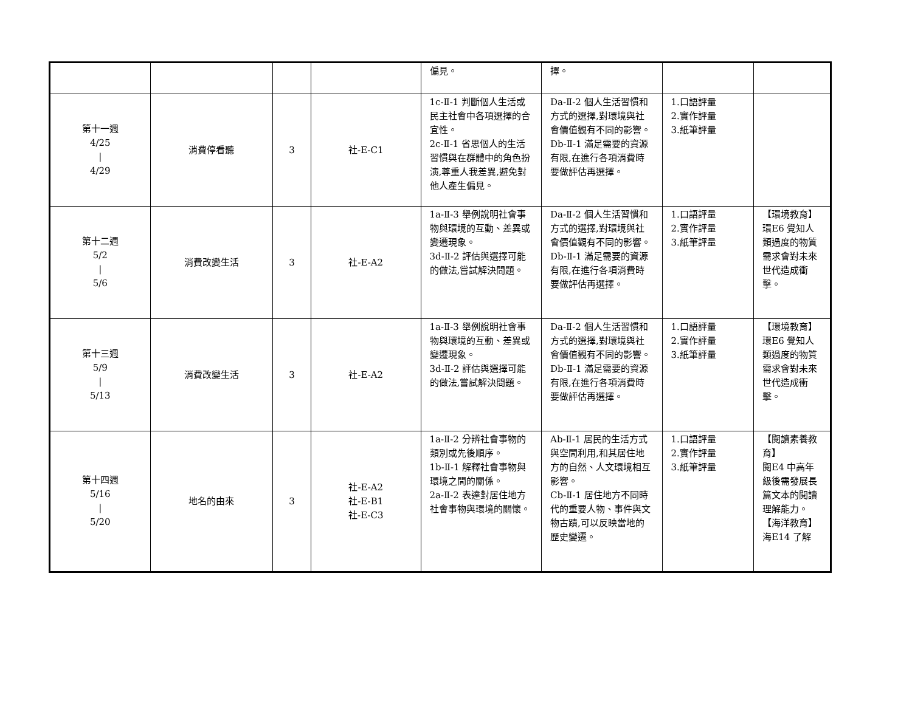| | | | | 偏見。 | 擇。 | | |
| 第十一週 4/25 / 4/29 | 消費停看聽 | 3 | 社-E-C1 | 1c-Ⅱ-1 判斷個人生活或民主社會中各項選擇的合宜性。 2c-Ⅱ-1 省思個人的生活習慣與在群體中的角色扮演,尊重人我差異,避免對他人產生偏見。 | Da-Ⅱ-2 個人生活習慣和方式的選擇,對環境與社會價值觀有不同的影響。 Db-Ⅱ-1 滿足需要的資源有限,在進行各項消費時要做評估再選擇。 | 1.口語評量 2.實作評量 3.紙筆評量 | |
| 第十二週 5/2 / 5/6 | 消費改變生活 | 3 | 社-E-A2 | 1a-Ⅱ-3 舉例說明社會事物與環境的互動、差異或變遷現象。 3d-Ⅱ-2 評估與選擇可能的做法,嘗試解決問題。 | Da-Ⅱ-2 個人生活習慣和方式的選擇,對環境與社會價值觀有不同的影響。 Db-Ⅱ-1 滿足需要的資源有限,在進行各項消費時要做評估再選擇。 | 1.口語評量 2.實作評量 3.紙筆評量 | 【環境教育】 環E6 覺知人類過度的物質需求會對未來世代造成衝擊。 |
| 第十三週 5/9 / 5/13 | 消費改變生活 | 3 | 社-E-A2 | 1a-Ⅱ-3 舉例說明社會事物與環境的互動、差異或變遷現象。 3d-Ⅱ-2 評估與選擇可能的做法,嘗試解決問題。 | Da-Ⅱ-2 個人生活習慣和方式的選擇,對環境與社會價值觀有不同的影響。 Db-Ⅱ-1 滿足需要的資源有限,在進行各項消費時要做評估再選擇。 | 1.口語評量 2.實作評量 3.紙筆評量 | 【環境教育】 環E6 覺知人類過度的物質需求會對未來世代造成衝擊。 |
| 第十四週 5/16 / 5/20 | 地名的由來 | 3 | 社-E-A2 社-E-B1 社-E-C3 | 1a-Ⅱ-2 分辨社會事物的類別或先後順序。 1b-Ⅱ-1 解釋社會事物與環境之間的關係。 2a-Ⅱ-2 表達對居住地方社會事物與環境的關懷。 | Ab-Ⅱ-1 居民的生活方式與空間利用,和其居住地方的自然、人文環境相互影響。 Cb-Ⅱ-1 居住地方不同時代的重要人物、事件與文物古蹟,可以反映當地的歷史變遷。 | 1.口語評量 2.實作評量 3.紙筆評量 | 【閱讀素養教育】 閱E4 中高年級後需發展長篇文本的閱讀理解能力。 【海洋教育】 海E14 了解 |